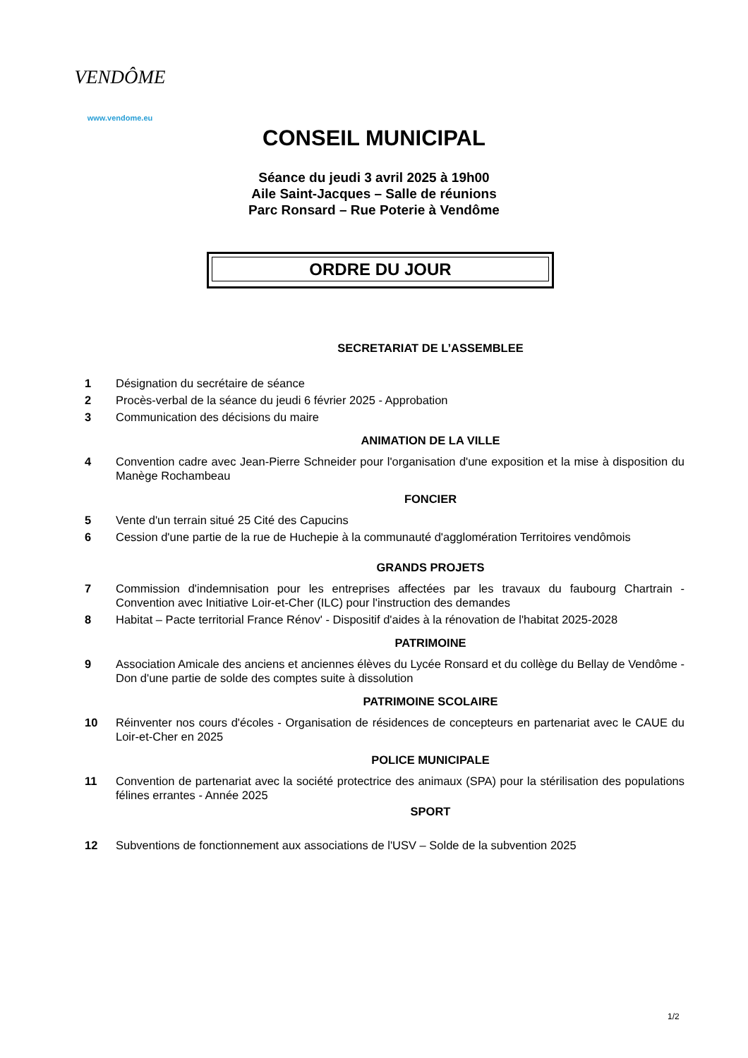VENDÔME
www.vendome.eu
CONSEIL MUNICIPAL
Séance du jeudi 3 avril 2025 à 19h00
Aile Saint-Jacques – Salle de réunions
Parc Ronsard – Rue Poterie à Vendôme
ORDRE DU JOUR
SECRETARIAT DE L’ASSEMBLEE
1 Désignation du secrétaire de séance
2 Procès-verbal de la séance du jeudi 6 février 2025 - Approbation
3 Communication des décisions du maire
ANIMATION DE LA VILLE
4 Convention cadre avec Jean-Pierre Schneider pour l'organisation d'une exposition et la mise à disposition du Manège Rochambeau
FONCIER
5 Vente d'un terrain situé 25 Cité des Capucins
6 Cession d'une partie de la rue de Huchepie à la communauté d'agglomération Territoires vendômois
GRANDS PROJETS
7 Commission d'indemnisation pour les entreprises affectées par les travaux du faubourg Chartrain - Convention avec Initiative Loir-et-Cher (ILC) pour l'instruction des demandes
8 Habitat – Pacte territorial France Rénov' - Dispositif d'aides à la rénovation de l'habitat 2025-2028
PATRIMOINE
9 Association Amicale des anciens et anciennes élèves du Lycée Ronsard et du collège du Bellay de Vendôme - Don d'une partie de solde des comptes suite à dissolution
PATRIMOINE SCOLAIRE
10 Réinventer nos cours d'écoles - Organisation de résidences de concepteurs en partenariat avec le CAUE du Loir-et-Cher en 2025
POLICE MUNICIPALE
11 Convention de partenariat avec la société protectrice des animaux (SPA) pour la stérilisation des populations félines errantes - Année 2025
SPORT
12 Subventions de fonctionnement aux associations de l'USV – Solde de la subvention 2025
1/2